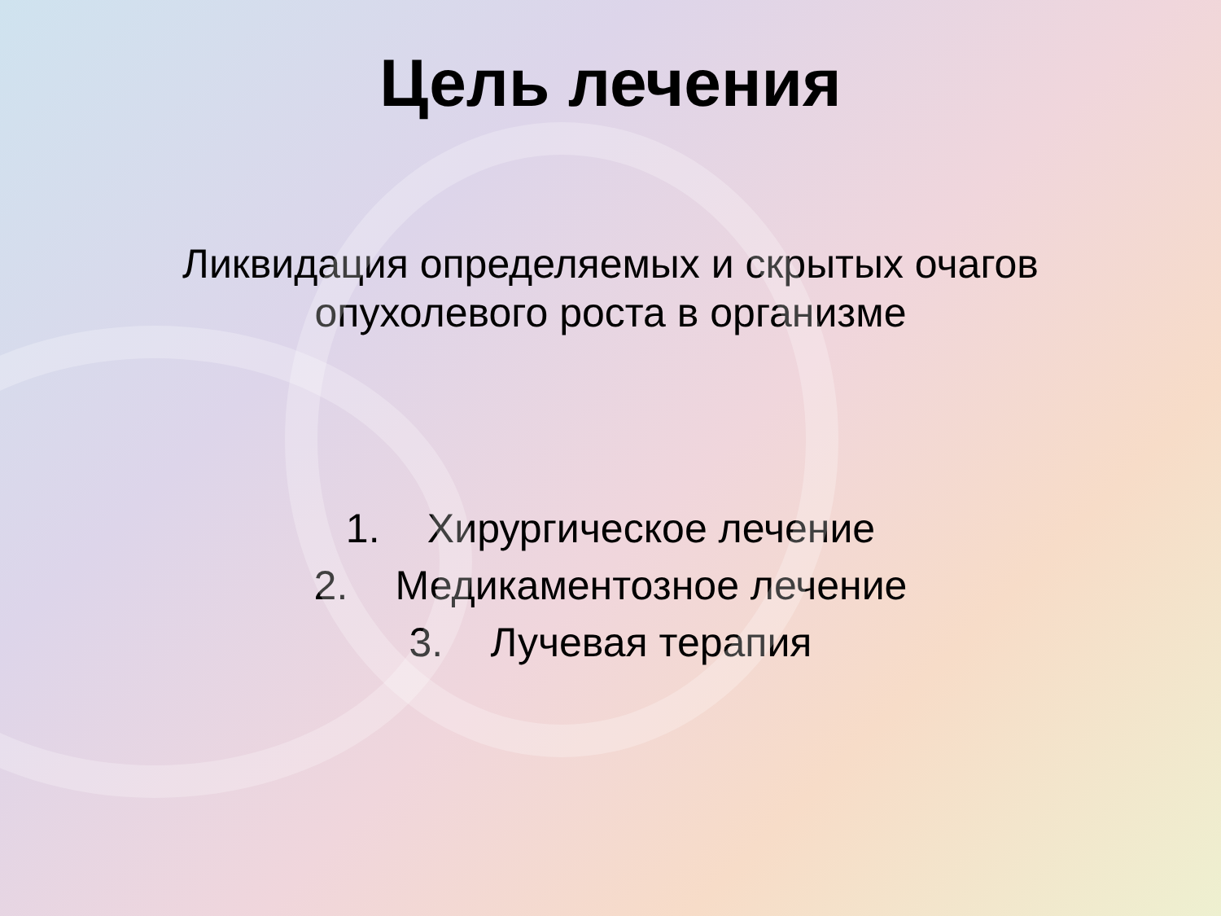Цель лечения
Ликвидация определяемых и скрытых очагов
опухолевого роста в организме
1. Хирургическое лечение
2. Медикаментозное лечение
3. Лучевая терапия